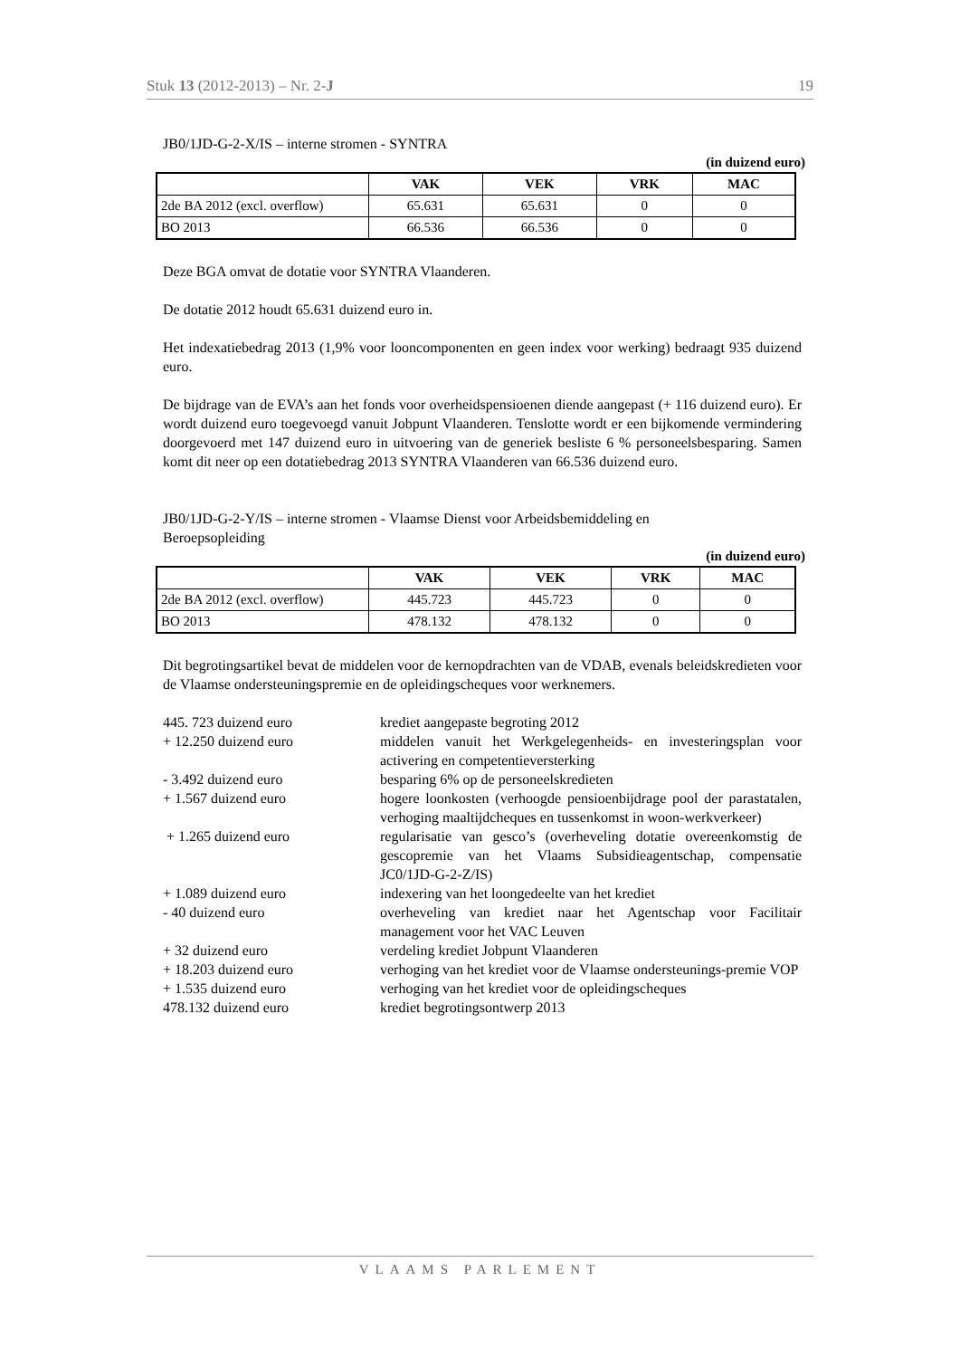Stuk 13 (2012-2013) – Nr. 2-J 19
JB0/1JD-G-2-X/IS – interne stromen - SYNTRA
(in duizend euro)
| | VAK | VEK | VRK | MAC |
| --- | --- | --- | --- | --- |
| 2de BA 2012 (excl. overflow) | 65.631 | 65.631 | 0 | 0 |
| BO 2013 | 66.536 | 66.536 | 0 | 0 |
Deze BGA omvat de dotatie voor SYNTRA Vlaanderen.
De dotatie 2012 houdt 65.631 duizend euro in.
Het indexatiebedrag 2013 (1,9% voor looncomponenten en geen index voor werking) bedraagt 935 duizend euro.
De bijdrage van de EVA’s aan het fonds voor overheidspensioenen diende aangepast (+ 116 duizend euro). Er wordt duizend euro toegevoegd vanuit Jobpunt Vlaanderen. Tenslotte wordt er een bijkomende vermindering doorgevoerd met 147 duizend euro in uitvoering van de generiek besliste 6 % personeelsbesparing. Samen komt dit neer op een dotatiebedrag 2013 SYNTRA Vlaanderen van 66.536 duizend euro.
JB0/1JD-G-2-Y/IS – interne stromen - Vlaamse Dienst voor Arbeidsbemiddeling en Beroepsopleiding
(in duizend euro)
| | VAK | VEK | VRK | MAC |
| --- | --- | --- | --- | --- |
| 2de BA 2012 (excl. overflow) | 445.723 | 445.723 | 0 | 0 |
| BO 2013 | 478.132 | 478.132 | 0 | 0 |
Dit begrotingsartikel bevat de middelen voor de kernopdrachten van de VDAB, evenals beleidskredieten voor de Vlaamse ondersteuningspremie en de opleidingscheques voor werknemers.
| 445. 723 duizend euro | krediet aangepaste begroting 2012 |
| + 12.250 duizend euro | middelen vanuit het Werkgelegenheids- en investeringsplan voor activering en competentieversterking |
| - 3.492 duizend euro | besparing 6% op de personeelskredieten |
| + 1.567 duizend euro | hogere loonkosten (verhoogde pensioenbijdrage pool der parastatalen, verhoging maaltijdcheques en tussenkomst in woon-werkverkeer) |
| + 1.265 duizend euro | regularisatie van gesco’s (overheveling dotatie overeenkomstig de gescopremie van het Vlaams Subsidieagentschap, compensatie JC0/1JD-G-2-Z/IS) |
| + 1.089 duizend euro | indexering van het loongedeelte van het krediet |
| - 40 duizend euro | overheveling van krediet naar het Agentschap voor Facilitair management voor het VAC Leuven |
| + 32 duizend euro | verdeling krediet Jobpunt Vlaanderen |
| + 18.203 duizend euro | verhoging van het krediet voor de Vlaamse ondersteunings-premie VOP |
| + 1.535 duizend euro | verhoging van het krediet voor de opleidingscheques |
| 478.132 duizend euro | krediet begrotingsontwerp 2013 |
VLAAMS PARLEMENT